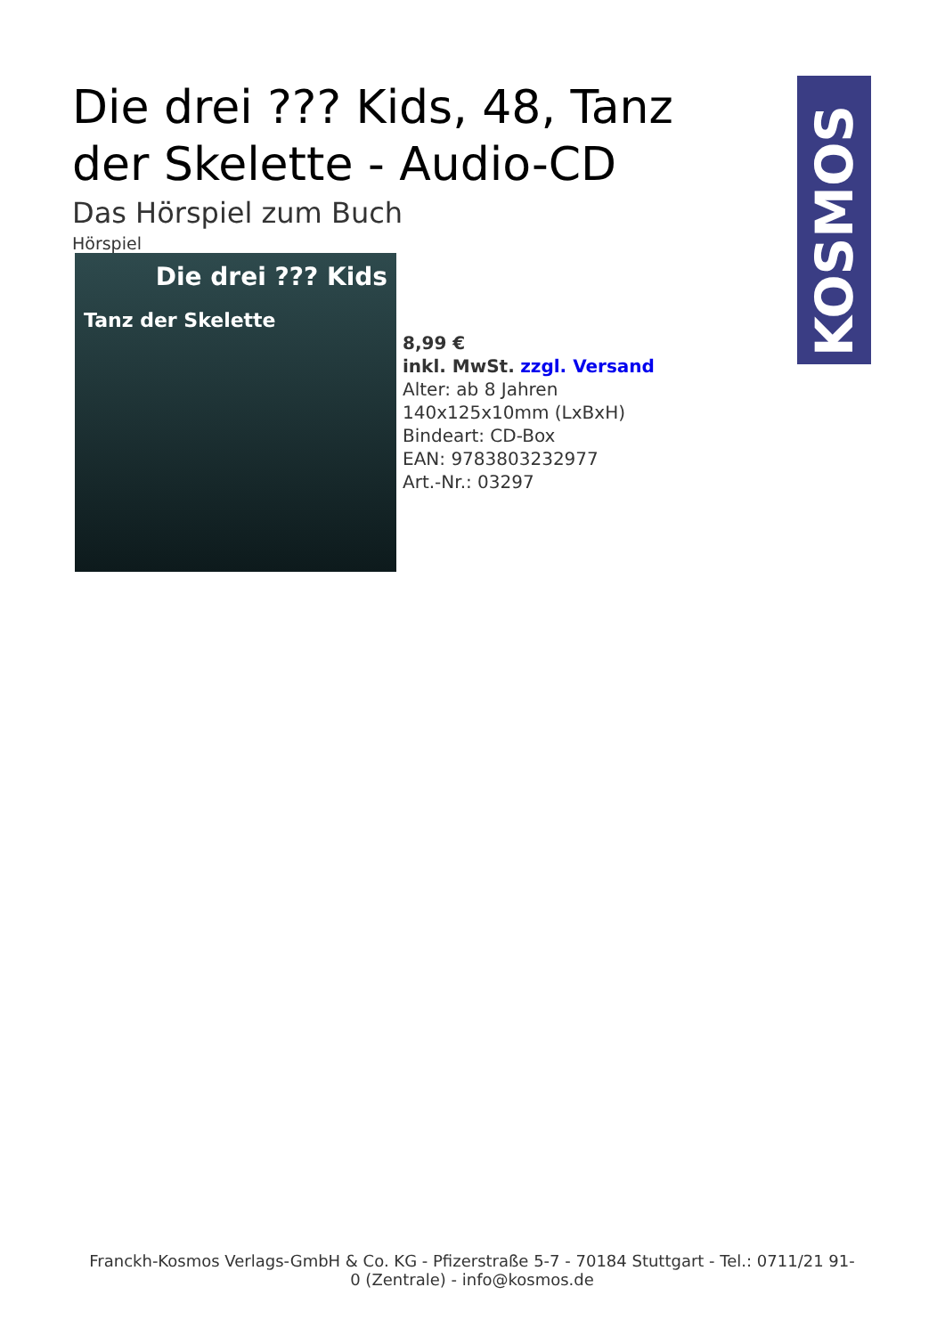KOSMOS
Die drei ??? Kids, 48, Tanz der Skelette - Audio-CD
Das Hörspiel zum Buch
Hörspiel
Die drei ??? Kids
Tanz der Skelette
8,99 €
inkl. MwSt. zzgl. Versand
Alter: ab 8 Jahren
140x125x10mm (LxBxH)
Bindeart: CD-Box
EAN: 9783803232977
Art.-Nr.: 03297
Franckh-Kosmos Verlags-GmbH & Co. KG - Pfizerstraße 5-7 - 70184 Stuttgart - Tel.: 0711/21 91-0 (Zentrale) - info@kosmos.de